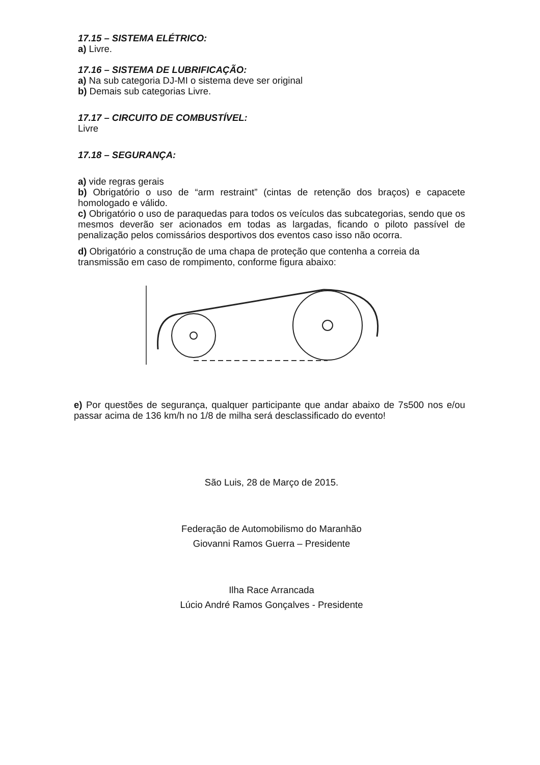17.15 – SISTEMA ELÉTRICO:
a) Livre.
17.16 – SISTEMA DE LUBRIFICAÇÃO:
a) Na sub categoria DJ-MI o sistema deve ser original
b) Demais sub categorias Livre.
17.17 – CIRCUITO DE COMBUSTÍVEL:
Livre
17.18 – SEGURANÇA:
a) vide regras gerais
b) Obrigatório o uso de “arm restraint” (cintas de retenção dos braços) e capacete homologado e válido.
c) Obrigatório o uso de paraquedas para todos os veículos das subcategorias, sendo que os mesmos deverão ser acionados em todas as largadas, ficando o piloto passível de penalização pelos comissários desportivos dos eventos caso isso não ocorra.
d) Obrigatório a construção de uma chapa de proteção que contenha a correia da transmissão em caso de rompimento, conforme figura abaixo:
e) Por questões de segurança, qualquer participante que andar abaixo de 7s500 nos e/ou passar acima de 136 km/h no 1/8 de milha será desclassificado do evento!
São Luis, 28 de Março de 2015.
Federação de Automobilismo do Maranhão
Giovanni Ramos Guerra – Presidente
Ilha Race Arrancada
Lúcio André Ramos Gonçalves - Presidente